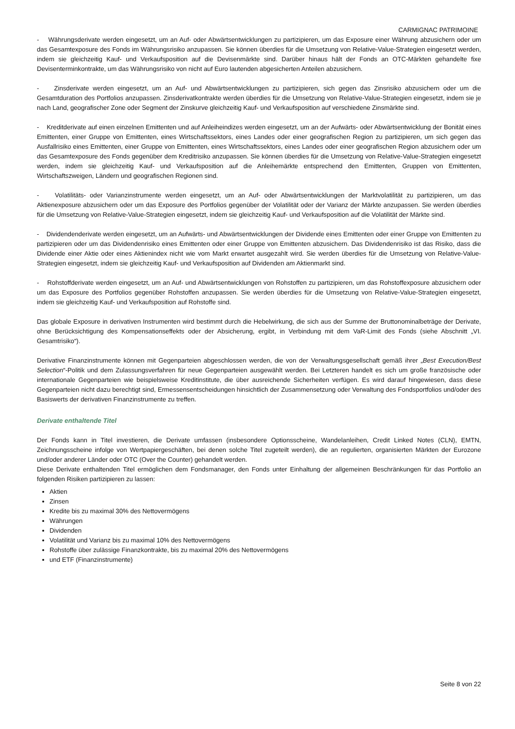CARMIGNAC PATRIMOINE
- Währungsderivate werden eingesetzt, um an Auf- oder Abwärtsentwicklungen zu partizipieren, um das Exposure einer Währung abzusichern oder um das Gesamtexposure des Fonds im Währungsrisiko anzupassen. Sie können überdies für die Umsetzung von Relative-Value-Strategien eingesetzt werden, indem sie gleichzeitig Kauf- und Verkaufsposition auf die Devisenmärkte sind. Darüber hinaus hält der Fonds an OTC-Märkten gehandelte fixe Devisenterminkontrakte, um das Währungsrisiko von nicht auf Euro lautenden abgesicherten Anteilen abzusichern.
- Zinsderivate werden eingesetzt, um an Auf- und Abwärtsentwicklungen zu partizipieren, sich gegen das Zinsrisiko abzusichern oder um die Gesamtduration des Portfolios anzupassen. Zinsderivatkontrakte werden überdies für die Umsetzung von Relative-Value-Strategien eingesetzt, indem sie je nach Land, geografischer Zone oder Segment der Zinskurve gleichzeitig Kauf- und Verkaufsposition auf verschiedene Zinsmärkte sind.
- Kreditderivate auf einen einzelnen Emittenten und auf Anleiheindizes werden eingesetzt, um an der Aufwärts- oder Abwärtsentwicklung der Bonität eines Emittenten, einer Gruppe von Emittenten, eines Wirtschaftssektors, eines Landes oder einer geografischen Region zu partizipieren, um sich gegen das Ausfallrisiko eines Emittenten, einer Gruppe von Emittenten, eines Wirtschaftssektors, eines Landes oder einer geografischen Region abzusichern oder um das Gesamtexposure des Fonds gegenüber dem Kreditrisiko anzupassen. Sie können überdies für die Umsetzung von Relative-Value-Strategien eingesetzt werden, indem sie gleichzeitig Kauf- und Verkaufsposition auf die Anleihemärkte entsprechend den Emittenten, Gruppen von Emittenten, Wirtschaftszweigen, Ländern und geografischen Regionen sind.
- Volatilitäts- oder Varianzinstrumente werden eingesetzt, um an Auf- oder Abwärtsentwicklungen der Marktvolatilität zu partizipieren, um das Aktienexposure abzusichern oder um das Exposure des Portfolios gegenüber der Volatilität oder der Varianz der Märkte anzupassen. Sie werden überdies für die Umsetzung von Relative-Value-Strategien eingesetzt, indem sie gleichzeitig Kauf- und Verkaufsposition auf die Volatilität der Märkte sind.
- Dividendenderivate werden eingesetzt, um an Aufwärts- und Abwärtsentwicklungen der Dividende eines Emittenten oder einer Gruppe von Emittenten zu partizipieren oder um das Dividendenrisiko eines Emittenten oder einer Gruppe von Emittenten abzusichern. Das Dividendenrisiko ist das Risiko, dass die Dividende einer Aktie oder eines Aktienindex nicht wie vom Markt erwartet ausgezahlt wird. Sie werden überdies für die Umsetzung von Relative-Value-Strategien eingesetzt, indem sie gleichzeitig Kauf- und Verkaufsposition auf Dividenden am Aktienmarkt sind.
- Rohstoffderivate werden eingesetzt, um an Auf- und Abwärtsentwicklungen von Rohstoffen zu partizipieren, um das Rohstoffexposure abzusichern oder um das Exposure des Portfolios gegenüber Rohstoffen anzupassen. Sie werden überdies für die Umsetzung von Relative-Value-Strategien eingesetzt, indem sie gleichzeitig Kauf- und Verkaufsposition auf Rohstoffe sind.
Das globale Exposure in derivativen Instrumenten wird bestimmt durch die Hebelwirkung, die sich aus der Summe der Bruttonominalbeträge der Derivate, ohne Berücksichtigung des Kompensationseffekts oder der Absicherung, ergibt, in Verbindung mit dem VaR-Limit des Fonds (siehe Abschnitt „VI. Gesamtrisiko“).
Derivative Finanzinstrumente können mit Gegenparteien abgeschlossen werden, die von der Verwaltungsgesellschaft gemäß ihrer „Best Execution/Best Selection“-Politik und dem Zulassungsverfahren für neue Gegenparteien ausgewählt werden. Bei Letzteren handelt es sich um große französische oder internationale Gegenparteien wie beispielsweise Kreditinstitute, die über ausreichende Sicherheiten verfügen. Es wird darauf hingewiesen, dass diese Gegenparteien nicht dazu berechtigt sind, Ermessensentscheidungen hinsichtlich der Zusammensetzung oder Verwaltung des Fondsportfolios und/oder des Basiswerts der derivativen Finanzinstrumente zu treffen.
Derivate enthaltende Titel
Der Fonds kann in Titel investieren, die Derivate umfassen (insbesondere Optionsscheine, Wandelanleihen, Credit Linked Notes (CLN), EMTN, Zeichnungsscheine infolge von Wertpapiergeschäften, bei denen solche Titel zugeteilt werden), die an regulierten, organisierten Märkten der Eurozone und/oder anderer Länder oder OTC (Over the Counter) gehandelt werden.
Diese Derivate enthaltenden Titel ermöglichen dem Fondsmanager, den Fonds unter Einhaltung der allgemeinen Beschränkungen für das Portfolio an folgenden Risiken partizipieren zu lassen:
Aktien
Zinsen
Kredite bis zu maximal 30% des Nettovermögens
Währungen
Dividenden
Volatilität und Varianz bis zu maximal 10% des Nettovermögens
Rohstoffe über zulässige Finanzkontrakte, bis zu maximal 20% des Nettovermögens
und ETF (Finanzinstrumente)
Seite 8 von 22